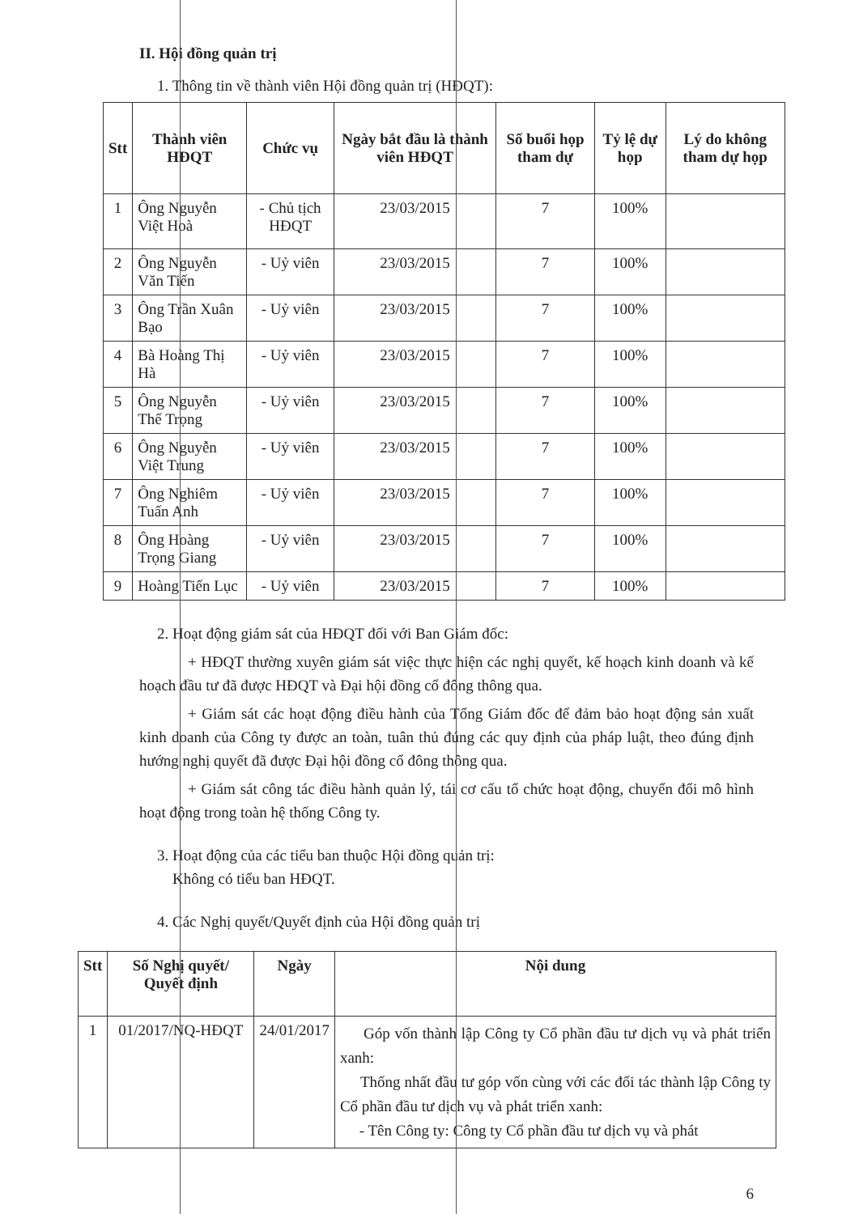II. Hội đồng quản trị
1. Thông tin về thành viên Hội đồng quản trị (HĐQT):
| Stt | Thành viên HĐQT | Chức vụ | Ngày bắt đầu là thành viên HĐQT | Số buổi họp tham dự | Tỷ lệ dự họp | Lý do không tham dự họp |
| --- | --- | --- | --- | --- | --- | --- |
| 1 | Ông Nguyễn Việt Hoà | - Chủ tịch HĐQT | 23/03/2015 | 7 | 100% | |
| 2 | Ông Nguyễn Văn Tiến | - Uỷ viên | 23/03/2015 | 7 | 100% | |
| 3 | Ông Trần Xuân Bạo | - Uỷ viên | 23/03/2015 | 7 | 100% | |
| 4 | Bà Hoàng Thị Hà | - Uỷ viên | 23/03/2015 | 7 | 100% | |
| 5 | Ông Nguyễn Thế Trọng | - Uỷ viên | 23/03/2015 | 7 | 100% | |
| 6 | Ông Nguyễn Việt Trung | - Uỷ viên | 23/03/2015 | 7 | 100% | |
| 7 | Ông Nghiêm Tuấn Anh | - Uỷ viên | 23/03/2015 | 7 | 100% | |
| 8 | Ông Hoàng Trọng Giang | - Uỷ viên | 23/03/2015 | 7 | 100% | |
| 9 | Hoàng Tiến Lục | - Uỷ viên | 23/03/2015 | 7 | 100% | |
2. Hoạt động giám sát của HĐQT đối với Ban Giám đốc:
+ HĐQT thường xuyên giám sát việc thực hiện các nghị quyết, kế hoạch kinh doanh và kế hoạch đầu tư đã được HĐQT và Đại hội đồng cổ đông thông qua.
+ Giám sát các hoạt động điều hành của Tổng Giám đốc để đảm bảo hoạt động sản xuất kinh doanh của Công ty được an toàn, tuân thủ đúng các quy định của pháp luật, theo đúng định hướng nghị quyết đã được Đại hội đồng cổ đông thông qua.
+ Giám sát công tác điều hành quản lý, tái cơ cấu tổ chức hoạt động, chuyển đổi mô hình hoạt động trong toàn hệ thống Công ty.
3. Hoạt động của các tiểu ban thuộc Hội đồng quản trị:
Không có tiểu ban HĐQT.
4. Các Nghị quyết/Quyết định của Hội đồng quản trị
| Stt | Số Nghị quyết/ Quyết định | Ngày | Nội dung |
| --- | --- | --- | --- |
| 1 | 01/2017/NQ-HĐQT | 24/01/2017 | Góp vốn thành lập Công ty Cổ phần đầu tư dịch vụ và phát triển xanh: Thống nhất đầu tư góp vốn cùng với các đối tác thành lập Công ty Cổ phần đầu tư dịch vụ và phát triển xanh: - Tên Công ty: Công ty Cổ phần đầu tư dịch vụ và phát |
6